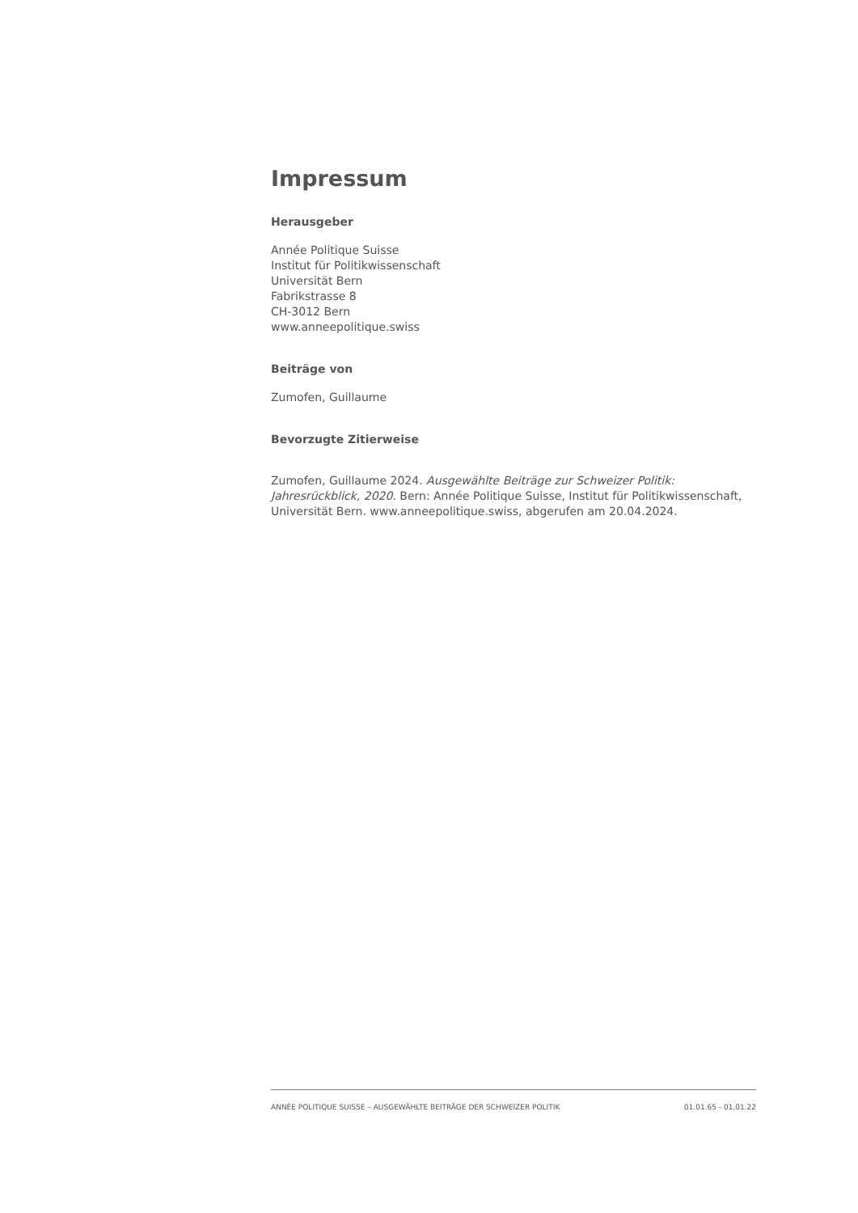Impressum
Herausgeber
Année Politique Suisse
Institut für Politikwissenschaft
Universität Bern
Fabrikstrasse 8
CH-3012 Bern
www.anneepolitique.swiss
Beiträge von
Zumofen, Guillaume
Bevorzugte Zitierweise
Zumofen, Guillaume 2024. Ausgewählte Beiträge zur Schweizer Politik: Jahresrückblick, 2020. Bern: Année Politique Suisse, Institut für Politikwissenschaft, Universität Bern. www.anneepolitique.swiss, abgerufen am 20.04.2024.
ANNÉE POLITIQUE SUISSE – AUSGEWÄHLTE BEITRÄGE DER SCHWEIZER POLITIK 01.01.65 - 01.01.22